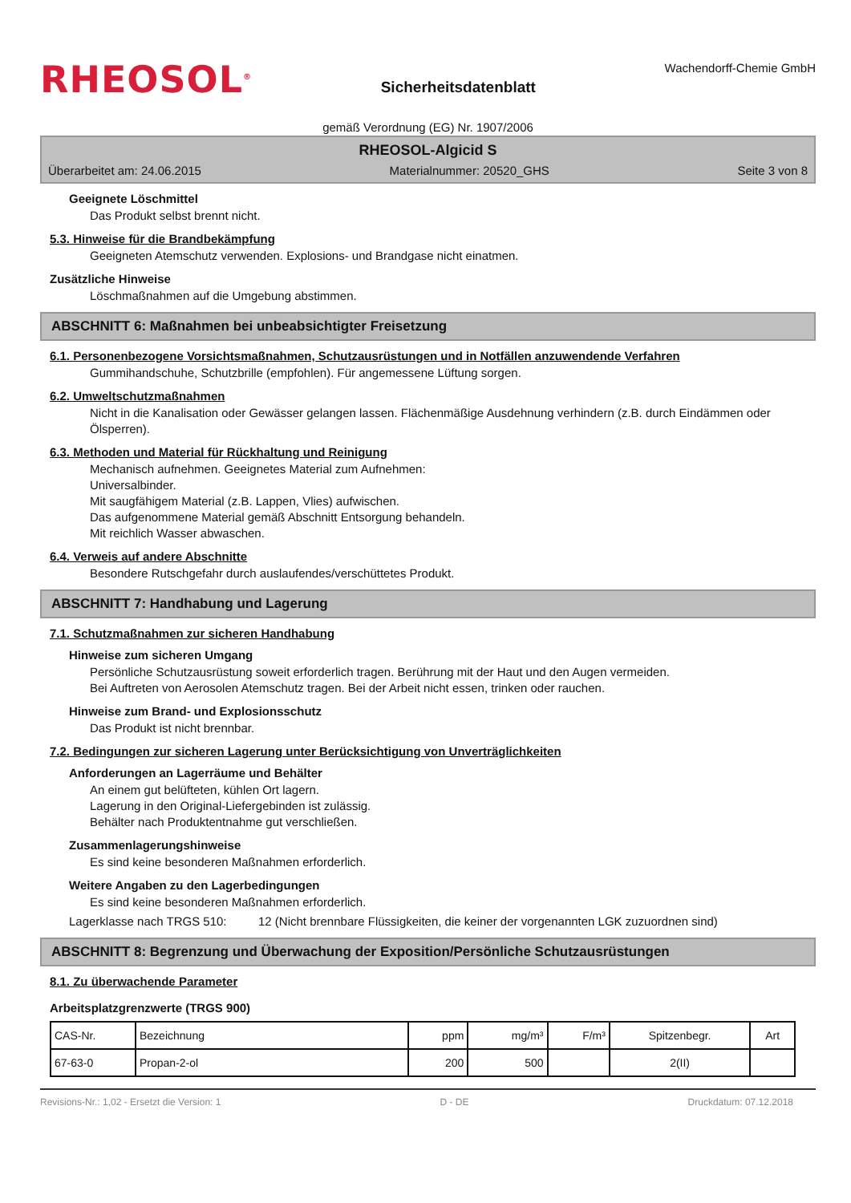RHEOSOL<sup>®</sup>
Sicherheitsdatenblatt
Wachendorff-Chemie GmbH
gemäß Verordnung (EG) Nr. 1907/2006
RHEOSOL-Algicid S
Überarbeitet am: 24.06.2015 Materialnummer: 20520_GHS Seite 3 von 8
Geeignete Löschmittel
Das Produkt selbst brennt nicht.
5.3. Hinweise für die Brandbekämpfung
Geeigneten Atemschutz verwenden. Explosions- und Brandgase nicht einatmen.
Zusätzliche Hinweise
Löschmaßnahmen auf die Umgebung abstimmen.
ABSCHNITT 6: Maßnahmen bei unbeabsichtigter Freisetzung
6.1. Personenbezogene Vorsichtsmaßnahmen, Schutzausrüstungen und in Notfällen anzuwendende Verfahren
Gummihandschuhe, Schutzbrille (empfohlen). Für angemessene Lüftung sorgen.
6.2. Umweltschutzmaßnahmen
Nicht in die Kanalisation oder Gewässer gelangen lassen. Flächenmäßige Ausdehnung verhindern (z.B. durch Eindämmen oder Ölsperren).
6.3. Methoden und Material für Rückhaltung und Reinigung
Mechanisch aufnehmen. Geeignetes Material zum Aufnehmen:
Universalbinder.
Mit saugfähigem Material (z.B. Lappen, Vlies) aufwischen.
Das aufgenommene Material gemäß Abschnitt Entsorgung behandeln.
Mit reichlich Wasser abwaschen.
6.4. Verweis auf andere Abschnitte
Besondere Rutschgefahr durch auslaufendes/verschüttetes Produkt.
ABSCHNITT 7: Handhabung und Lagerung
7.1. Schutzmaßnahmen zur sicheren Handhabung
Hinweise zum sicheren Umgang
Persönliche Schutzausrüstung soweit erforderlich tragen. Berührung mit der Haut und den Augen vermeiden.
Bei Auftreten von Aerosolen Atemschutz tragen. Bei der Arbeit nicht essen, trinken oder rauchen.
Hinweise zum Brand- und Explosionsschutz
Das Produkt ist nicht brennbar.
7.2. Bedingungen zur sicheren Lagerung unter Berücksichtigung von Unverträglichkeiten
Anforderungen an Lagerräume und Behälter
An einem gut belüfteten, kühlen Ort lagern.
Lagerung in den Original-Liefergebinden ist zulässig.
Behälter nach Produktentnahme gut verschließen.
Zusammenlagerungshinweise
Es sind keine besonderen Maßnahmen erforderlich.
Weitere Angaben zu den Lagerbedingungen
Es sind keine besonderen Maßnahmen erforderlich.
Lagerklasse nach TRGS 510: 12 (Nicht brennbare Flüssigkeiten, die keiner der vorgenannten LGK zuzuordnen sind)
ABSCHNITT 8: Begrenzung und Überwachung der Exposition/Persönliche Schutzausrüstungen
8.1. Zu überwachende Parameter
Arbeitsplatzgrenzwerte (TRGS 900)
| CAS-Nr. | Bezeichnung | ppm | mg/m³ | F/m³ | Spitzenbegr. | Art |
| 67-63-0 | Propan-2-ol | 200 | 500 | | 2(II) | |
Revisions-Nr.: 1,02 - Ersetzt die Version: 1 D - DE Druckdatum: 07.12.2018